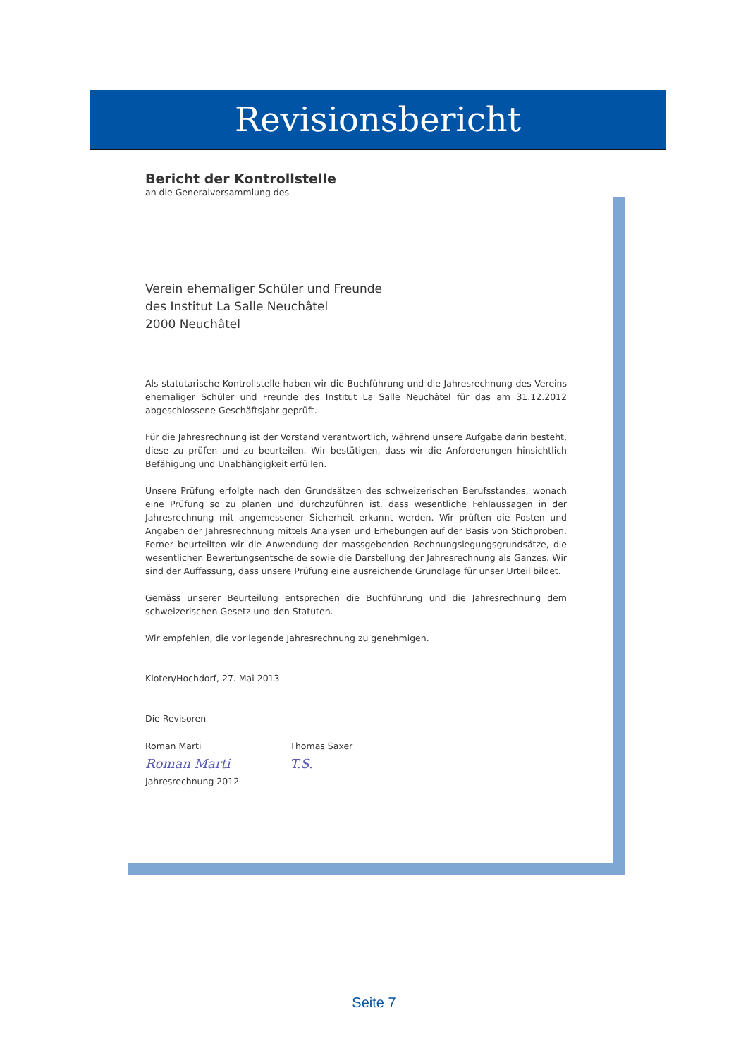Revisionsbericht
Bericht der Kontrollstelle
an die Generalversammlung des
Verein ehemaliger Schüler und Freunde
des Institut La Salle Neuchâtel
2000 Neuchâtel
Als statutarische Kontrollstelle haben wir die Buchführung und die Jahresrechnung des Vereins ehemaliger Schüler und Freunde des Institut La Salle Neuchâtel für das am 31.12.2012 abgeschlossene Geschäftsjahr geprüft.
Für die Jahresrechnung ist der Vorstand verantwortlich, während unsere Aufgabe darin besteht, diese zu prüfen und zu beurteilen. Wir bestätigen, dass wir die Anforderungen hinsichtlich Befähigung und Unabhängigkeit erfüllen.
Unsere Prüfung erfolgte nach den Grundsätzen des schweizerischen Berufsstandes, wonach eine Prüfung so zu planen und durchzuführen ist, dass wesentliche Fehlaussagen in der Jahresrechnung mit angemessener Sicherheit erkannt werden. Wir prüften die Posten und Angaben der Jahresrechnung mittels Analysen und Erhebungen auf der Basis von Stichproben. Ferner beurteilten wir die Anwendung der massgebenden Rechnungslegungsgrundsätze, die wesentlichen Bewertungsentscheide sowie die Darstellung der Jahresrechnung als Ganzes. Wir sind der Auffassung, dass unsere Prüfung eine ausreichende Grundlage für unser Urteil bildet.
Gemäss unserer Beurteilung entsprechen die Buchführung und die Jahresrechnung dem schweizerischen Gesetz und den Statuten.
Wir empfehlen, die vorliegende Jahresrechnung zu genehmigen.
Kloten/Hochdorf, 27. Mai 2013
Die Revisoren
Roman Marti
Roman Marti
Thomas Saxer
T.S.
Jahresrechnung 2012
Seite 7